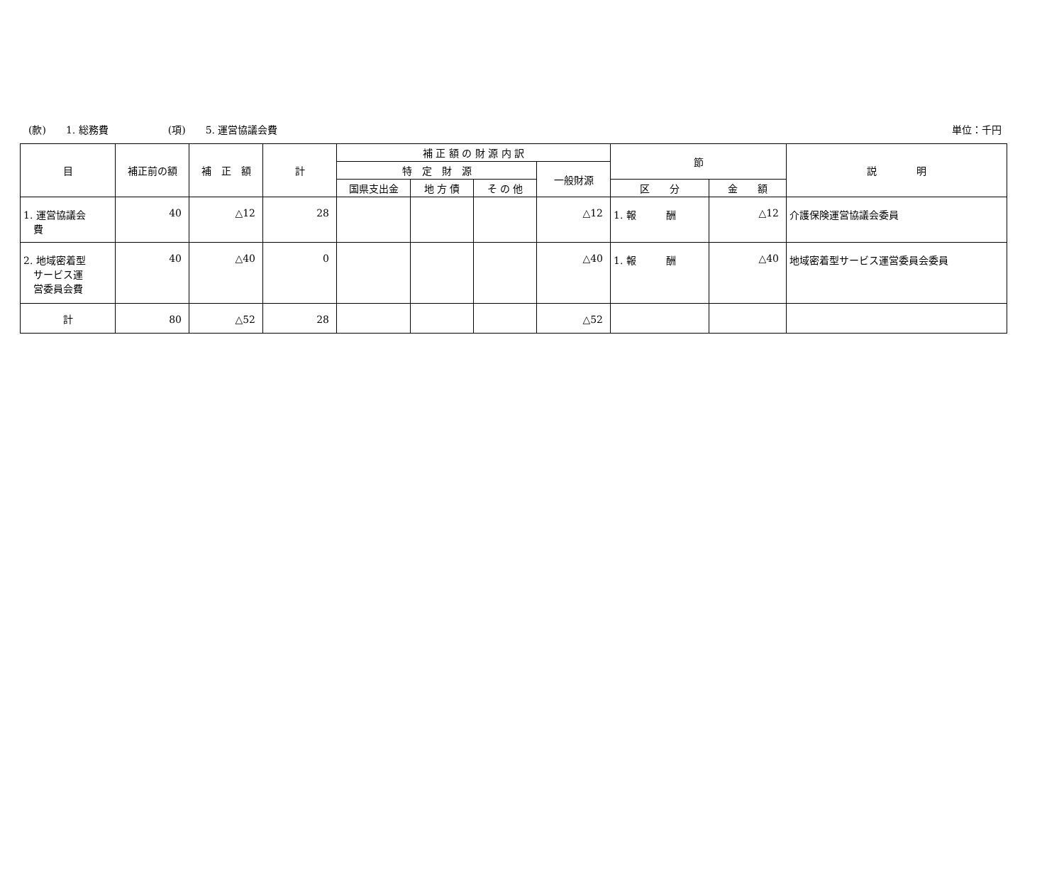(款)　　1. 総務費　　　　　　(項)　　5. 運営協議会費 単位：千円
| 目 | 補正前の額 | 補 正 額 | 計 | 補 正 額 の 財 源 内 訳 | | | | 節 | | 説 明 |
| --- | --- | --- | --- | --- | --- | --- | --- | --- | --- | --- |
| | | | | 特 定 財 源 | | | 一般財源 | | | |
| | | | | 国県支出金 | 地 方 債 | そ の 他 | | 区 分 | 金 額 | |
| 1. 運営協議会 費 | 40 | △12 | 28 | | | | △12 | 1. 報 酬 | △12 | 介護保険運営協議会委員 |
| 2. 地域密着型 サービス運 営委員会費 | 40 | △40 | 0 | | | | △40 | 1. 報 酬 | △40 | 地域密着型サービス運営委員会委員 |
| 計 | 80 | △52 | 28 | | | | △52 | | | |